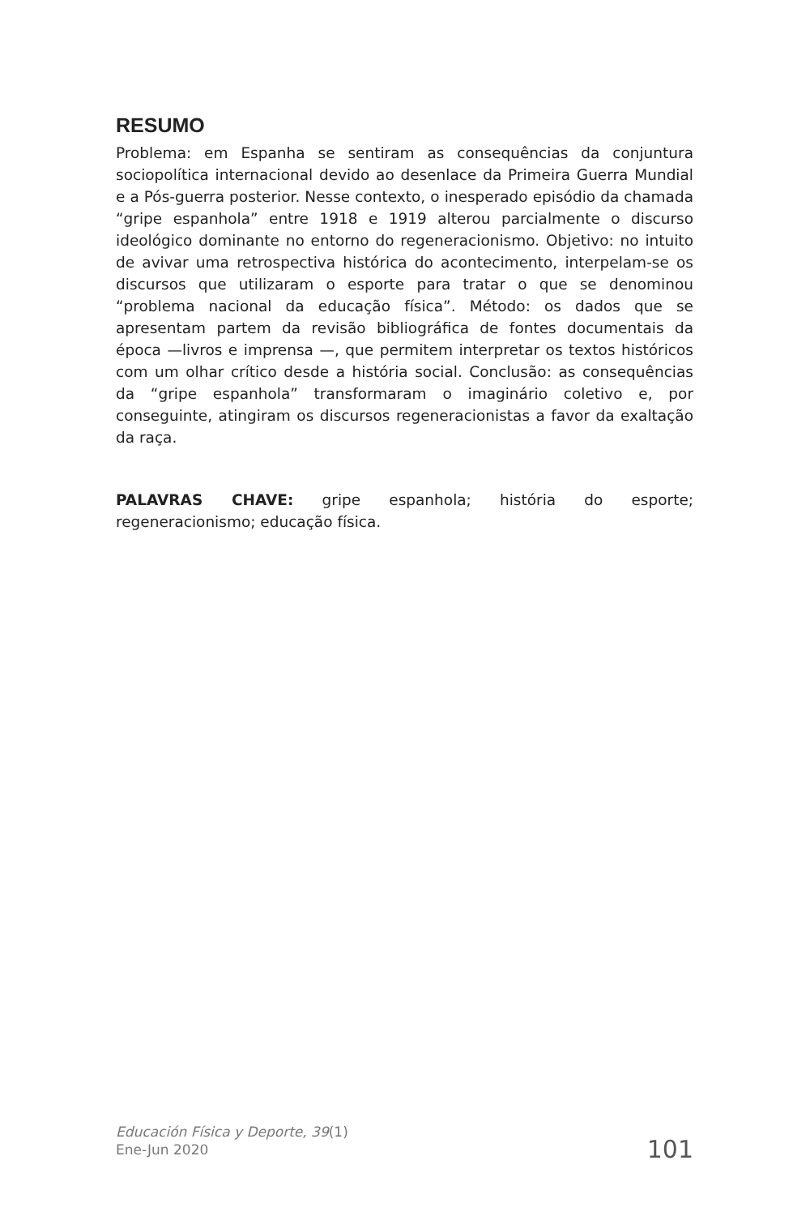RESUMO
Problema: em Espanha se sentiram as consequências da conjuntura sociopolítica internacional devido ao desenlace da Primeira Guerra Mundial e a Pós-guerra posterior. Nesse contexto, o inesperado episódio da chamada “gripe espanhola” entre 1918 e 1919 alterou parcialmente o discurso ideológico dominante no entorno do regeneracionismo. Objetivo: no intuito de avivar uma retrospectiva histórica do acontecimento, interpelam-se os discursos que utilizaram o esporte para tratar o que se denominou “problema nacional da educação física”. Método: os dados que se apresentam partem da revisão bibliográfica de fontes documentais da época —livros e imprensa —, que permitem interpretar os textos históricos com um olhar crítico desde a história social. Conclusão: as consequências da “gripe espanhola” transformaram o imaginário coletivo e, por conseguinte, atingiram os discursos regeneracionistas a favor da exaltação da raça.
PALAVRAS CHAVE: gripe espanhola; história do esporte; regeneracionismo; educação física.
Educación Física y Deporte, 39(1)
Ene-Jun 2020
101